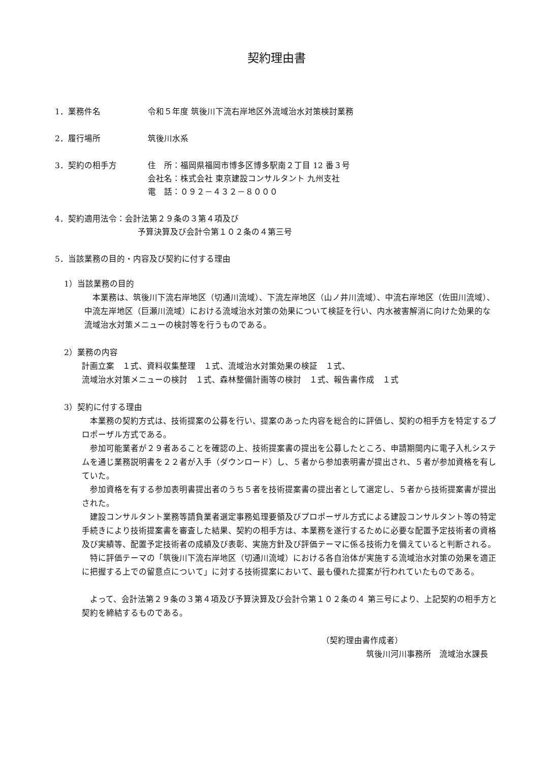契約理由書
1．業務件名 令和５年度 筑後川下流右岸地区外流域治水対策検討業務
2．履行場所 筑後川水系
3．契約の相手方 住　所：福岡県福岡市博多区博多駅南２丁目 12 番３号
会社名：株式会社 東京建設コンサルタント 九州支社
電　話：０９２－４３２－８０００
4．契約適用法令：会計法第２９条の３第４項及び
予算決算及び会計令第１０２条の４第三号
5．当該業務の目的・内容及び契約に付する理由
1）当該業務の目的
　本業務は、筑後川下流右岸地区（切通川流域）、下流左岸地区（山ノ井川流域）、中流右岸地区（佐田川流域）、中流左岸地区（巨瀬川流域）における流域治水対策の効果について検証を行い、内水被害解消に向けた効果的な流域治水対策メニューの検討等を行うものである。
2）業務の内容
計画立案　１式、資料収集整理　１式、流域治水対策効果の検証　１式、
流域治水対策メニューの検討　１式、森林整備計画等の検討　１式、報告書作成　１式
3）契約に付する理由
　本業務の契約方式は、技術提案の公募を行い、提案のあった内容を総合的に評価し、契約の相手方を特定するプロポーザル方式である。
　参加可能業者が２９者あることを確認の上、技術提案書の提出を公募したところ、申請期間内に電子入札システムを通じ業務説明書を２２者が入手（ダウンロード）し、５者から参加表明書が提出され、５者が参加資格を有していた。
　参加資格を有する参加表明書提出者のうち５者を技術提案書の提出者として選定し、５者から技術提案書が提出された。
　建設コンサルタント業務等請負業者選定事務処理要領及びプロポーザル方式による建設コンサルタント等の特定手続きにより技術提案書を審査した結果、契約の相手方は、本業務を遂行するために必要な配置予定技術者の資格及び実績等、配置予定技術者の成績及び表彰、実施方針及び評価テーマに係る技術力を備えていると判断される。
　特に評価テーマの「筑後川下流右岸地区（切通川流域）における各自治体が実施する流域治水対策の効果を適正に把握する上での留意点について」に対する技術提案において、最も優れた提案が行われていたものである。
　よって、会計法第２９条の３第４項及び予算決算及び会計令第１０２条の４ 第三号により、上記契約の相手方と契約を締結するものである。
（契約理由書作成者）
筑後川河川事務所　流域治水課長